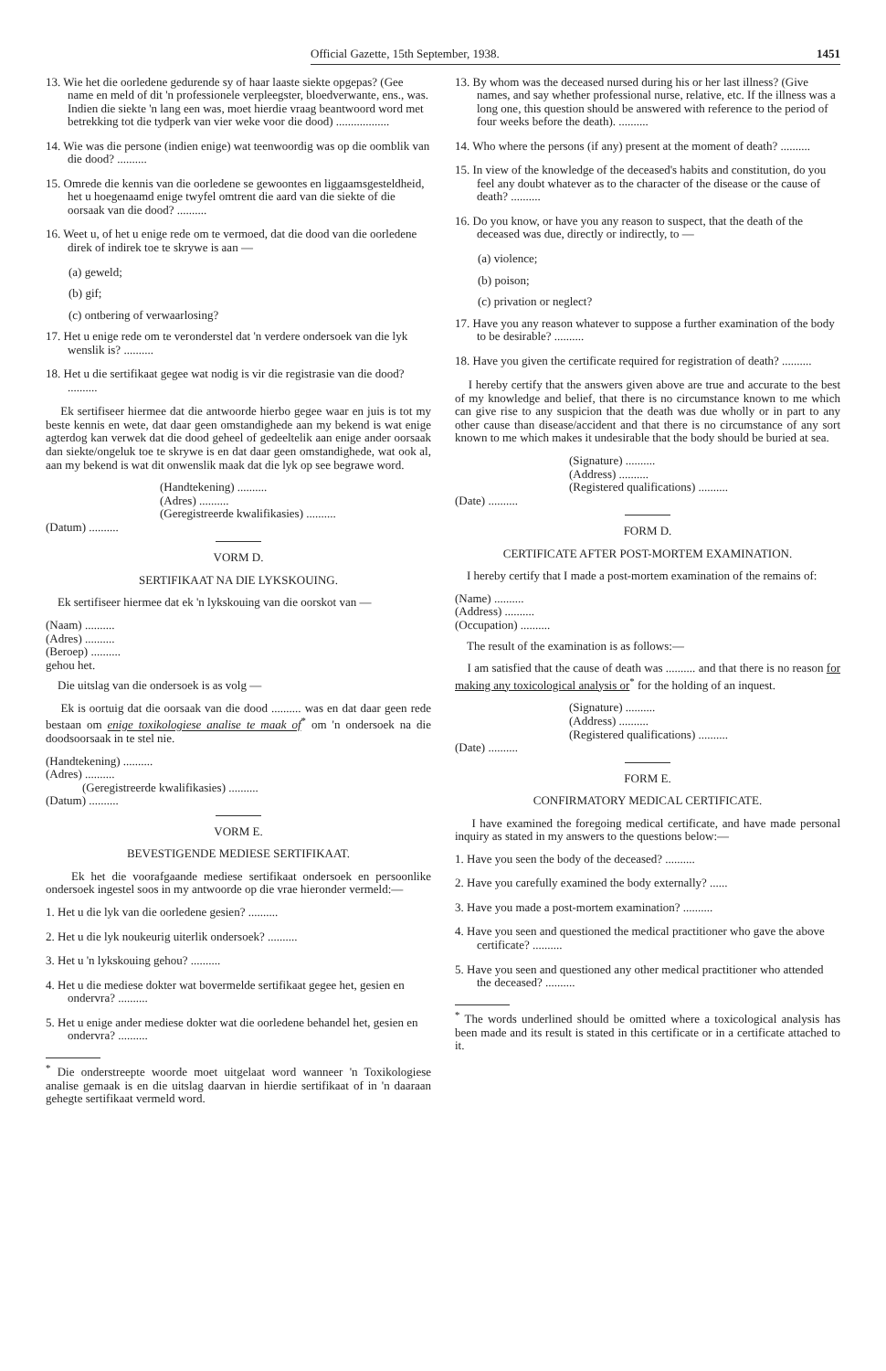Official Gazette, 15th September, 1938. 1451
13. Wie het die oorledene gedurende sy of haar laaste siekte opgepas? (Gee name en meld of dit 'n professionele verpleegster, bloedverwante, ens., was. Indien die siekte 'n lang een was, moet hierdie vraag beantwoord word met betrekking tot die tydperk van vier weke voor die dood) ..................
14. Wie was die persone (indien enige) wat teenwoordig was op die oomblik van die dood? ..........
15. Omrede die kennis van die oorledene se gewoontes en liggaamsgesteldheid, het u hoegenaamd enige twyfel omtrent die aard van die siekte of die oorsaak van die dood? ..........
16. Weet u, of het u enige rede om te vermoed, dat die dood van die oorledene direk of indirek toe te skrywe is aan —
(a) geweld;
(b) gif;
(c) ontbering of verwaarlosing?
17. Het u enige rede om te veronderstel dat 'n verdere ondersoek van die lyk wenslik is? ..........
18. Het u die sertifikaat gegee wat nodig is vir die registrasie van die dood? ..........
Ek sertifiseer hiermee dat die antwoorde hierbo gegee waar en juis is tot my beste kennis en wete, dat daar geen omstandighede aan my bekend is wat enige agterdog kan verwek dat die dood geheel of gedeeltelik aan enige ander oorsaak dan siekte/ongeluk toe te skrywe is en dat daar geen omstandighede, wat ook al, aan my bekend is wat dit onwenslik maak dat die lyk op see begrawe word.
(Handtekening) ..........
(Adres) ..........
(Geregistreerde kwalifikasies) ..........
(Datum) ..........
VORM D.
SERTIFIKAAT NA DIE LYKSKOUING.
Ek sertifiseer hiermee dat ek 'n lykskouing van die oorskot van —
(Naam) ..........
(Adres) ..........
(Beroep) ..........
gehou het.
Die uitslag van die ondersoek is as volg —
Ek is oortuig dat die oorsaak van die dood .......... was en dat daar geen rede bestaan om enige toxikologiese analise te maak of<sup>*</sup> om 'n ondersoek na die doodsoorsaak in te stel nie.
(Handtekening) ..........
(Adres) ..........
(Geregistreerde kwalifikasies) ..........
(Datum) ..........
VORM E.
BEVESTIGENDE MEDIESE SERTIFIKAAT.
Ek het die voorafgaande mediese sertifikaat ondersoek en persoonlike ondersoek ingestel soos in my antwoorde op die vrae hieronder vermeld:—
1. Het u die lyk van die oorledene gesien? ..........
2. Het u die lyk noukeurig uiterlik ondersoek? ..........
3. Het u 'n lykskouing gehou? ..........
4. Het u die mediese dokter wat bovermelde sertifikaat gegee het, gesien en ondervra? ..........
5. Het u enige ander mediese dokter wat die oorledene behandel het, gesien en ondervra? ..........
<sup>*</sup> Die onderstreepte woorde moet uitgelaat word wanneer 'n Toxikologiese analise gemaak is en die uitslag daarvan in hierdie sertifikaat of in 'n daaraan gehegte sertifikaat vermeld word.
13. By whom was the deceased nursed during his or her last illness? (Give names, and say whether professional nurse, relative, etc. If the illness was a long one, this question should be answered with reference to the period of four weeks before the death). ..........
14. Who where the persons (if any) present at the moment of death? ..........
15. In view of the knowledge of the deceased's habits and constitution, do you feel any doubt whatever as to the character of the disease or the cause of death? ..........
16. Do you know, or have you any reason to suspect, that the death of the deceased was due, directly or indirectly, to —
(a) violence;
(b) poison;
(c) privation or neglect?
17. Have you any reason whatever to suppose a further examination of the body to be desirable? ..........
18. Have you given the certificate required for registration of death? ..........
I hereby certify that the answers given above are true and accurate to the best of my knowledge and belief, that there is no circumstance known to me which can give rise to any suspicion that the death was due wholly or in part to any other cause than disease/accident and that there is no circumstance of any sort known to me which makes it undesirable that the body should be buried at sea.
(Signature) ..........
(Address) ..........
(Registered qualifications) ..........
(Date) ..........
FORM D.
CERTIFICATE AFTER POST-MORTEM EXAMINATION.
I hereby certify that I made a post-mortem examination of the remains of:
(Name) ..........
(Address) ..........
(Occupation) ..........
The result of the examination is as follows:—
I am satisfied that the cause of death was .......... and that there is no reason for making any toxicological analysis or<sup>*</sup> for the holding of an inquest.
(Signature) ..........
(Address) ..........
(Registered qualifications) ..........
(Date) ..........
FORM E.
CONFIRMATORY MEDICAL CERTIFICATE.
I have examined the foregoing medical certificate, and have made personal inquiry as stated in my answers to the questions below:—
1. Have you seen the body of the deceased? ..........
2. Have you carefully examined the body externally? ......
3. Have you made a post-mortem examination? ..........
4. Have you seen and questioned the medical practitioner who gave the above certificate? ..........
5. Have you seen and questioned any other medical practitioner who attended the deceased? ..........
<sup>*</sup> The words underlined should be omitted where a toxicological analysis has been made and its result is stated in this certificate or in a certificate attached to it.